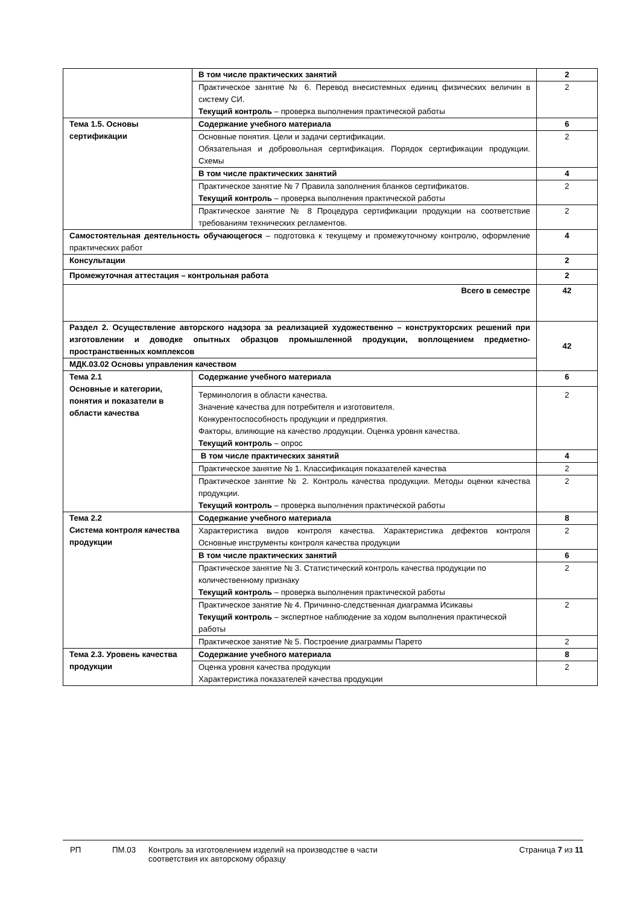| | В том числе практических занятий | 2 |
| | Практическое занятие № 6. Перевод внесистемных единиц физических величин в систему СИ. Текущий контроль – проверка выполнения практической работы | 2 |
| Тема 1.5. Основы сертификации | Содержание учебного материала | 6 |
| | Основные понятия. Цели и задачи сертификации. Обязательная и добровольная сертификация. Порядок сертификации продукции. Схемы | 2 |
| | В том числе практических занятий | 4 |
| | Практическое занятие № 7 Правила заполнения бланков сертификатов. Текущий контроль – проверка выполнения практической работы | 2 |
| | Практическое занятие № 8 Процедура сертификации продукции на соответствие требованиям технических регламентов. | 2 |
| Самостоятельная деятельность обучающегося – подготовка к текущему и промежуточному контролю, оформление практических работ | | 4 |
| Консультации | | 2 |
| Промежуточная аттестация – контрольная работа | | 2 |
| Всего в семестре | | 42 |
| Раздел 2. Осуществление авторского надзора за реализацией художественно – конструкторских решений при изготовлении и доводке опытных образцов промышленной продукции, воплощением предметно-пространственных комплексов | | 42 |
| МДК.03.02 Основы управления качеством | | |
| Тема 2.1 Основные и категории, понятия и показатели в области качества | Содержание учебного материала | 6 |
| | Терминология в области качества. Значение качества для потребителя и изготовителя. Конкурентоспособность продукции и предприятия. Факторы, влияющие на качество лродукции. Оценка уровня качества. Текущий контроль – опрос | 2 |
| | В том числе практических занятий | 4 |
| | Практическое занятие № 1. Классификация показателей качества | 2 |
| | Практическое занятие № 2. Контроль качества продукции. Методы оценки качества продукции. Текущий контроль – проверка выполнения практической работы | 2 |
| Тема 2.2 Система контроля качества продукции | Содержание учебного материала | 8 |
| | Характеристика видов контроля качества. Характеристика дефектов контроля Основные инструменты контроля качества продукции | 2 |
| | В том числе практических занятий | 6 |
| | Практическое занятие № 3. Статистический контроль качества продукции по количественному признаку Текущий контроль – проверка выполнения практической работы | 2 |
| | Практическое занятие № 4. Причинно-следственная диаграмма Исикавы Текущий контроль – экспертное наблюдение за ходом выполнения практической работы | 2 |
| | Практическое занятие № 5. Построение диаграммы Парето | 2 |
| Тема 2.3. Уровень качества продукции | Содержание учебного материала | 8 |
| | Оценка уровня качества продукции Характеристика показателей качества продукции | 2 |
РП ПМ.03 Контроль за изготовлением изделий на производстве в части соответствия их авторскому образцу
Страница 7 из 11